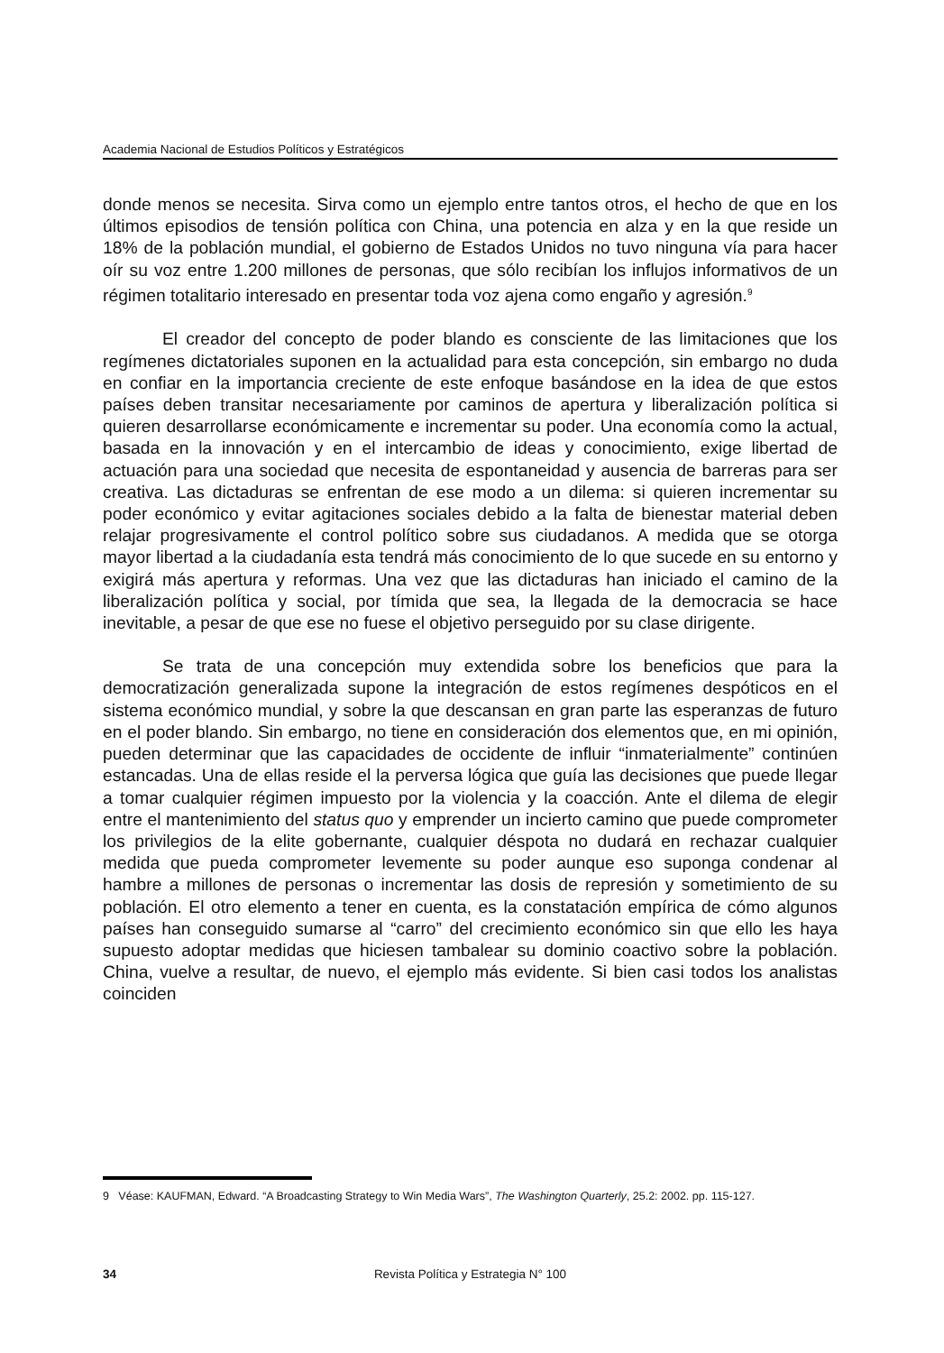Academia Nacional de Estudios Políticos y Estratégicos
donde menos se necesita. Sirva como un ejemplo entre tantos otros, el hecho de que en los últimos episodios de tensión política con China, una potencia en alza y en la que reside un 18% de la población mundial, el gobierno de Estados Unidos no tuvo ninguna vía para hacer oír su voz entre 1.200 millones de personas, que sólo recibían los influjos informativos de un régimen totalitario interesado en presentar toda voz ajena como engaño y agresión.<sup>9</sup>
El creador del concepto de poder blando es consciente de las limitaciones que los regímenes dictatoriales suponen en la actualidad para esta concepción, sin embargo no duda en confiar en la importancia creciente de este enfoque basándose en la idea de que estos países deben transitar necesariamente por caminos de apertura y liberalización política si quieren desarrollarse económicamente e incrementar su poder. Una economía como la actual, basada en la innovación y en el intercambio de ideas y conocimiento, exige libertad de actuación para una sociedad que necesita de espontaneidad y ausencia de barreras para ser creativa. Las dictaduras se enfrentan de ese modo a un dilema: si quieren incrementar su poder económico y evitar agitaciones sociales debido a la falta de bienestar material deben relajar progresivamente el control político sobre sus ciudadanos. A medida que se otorga mayor libertad a la ciudadanía esta tendrá más conocimiento de lo que sucede en su entorno y exigirá más apertura y reformas. Una vez que las dictaduras han iniciado el camino de la liberalización política y social, por tímida que sea, la llegada de la democracia se hace inevitable, a pesar de que ese no fuese el objetivo perseguido por su clase dirigente.
Se trata de una concepción muy extendida sobre los beneficios que para la democratización generalizada supone la integración de estos regímenes despóticos en el sistema económico mundial, y sobre la que descansan en gran parte las esperanzas de futuro en el poder blando. Sin embargo, no tiene en consideración dos elementos que, en mi opinión, pueden determinar que las capacidades de occidente de influir “inmaterialmente” continúen estancadas. Una de ellas reside el la perversa lógica que guía las decisiones que puede llegar a tomar cualquier régimen impuesto por la violencia y la coacción. Ante el dilema de elegir entre el mantenimiento del status quo y emprender un incierto camino que puede comprometer los privilegios de la elite gobernante, cualquier déspota no dudará en rechazar cualquier medida que pueda comprometer levemente su poder aunque eso suponga condenar al hambre a millones de personas o incrementar las dosis de represión y sometimiento de su población. El otro elemento a tener en cuenta, es la constatación empírica de cómo algunos países han conseguido sumarse al “carro” del crecimiento económico sin que ello les haya supuesto adoptar medidas que hiciesen tambalear su dominio coactivo sobre la población. China, vuelve a resultar, de nuevo, el ejemplo más evidente. Si bien casi todos los analistas coinciden
9 Véase: KAUFMAN, Edward. “A Broadcasting Strategy to Win Media Wars”, The Washington Quarterly, 25.2: 2002. pp. 115-127.
34 Revista Política y Estrategia N° 100